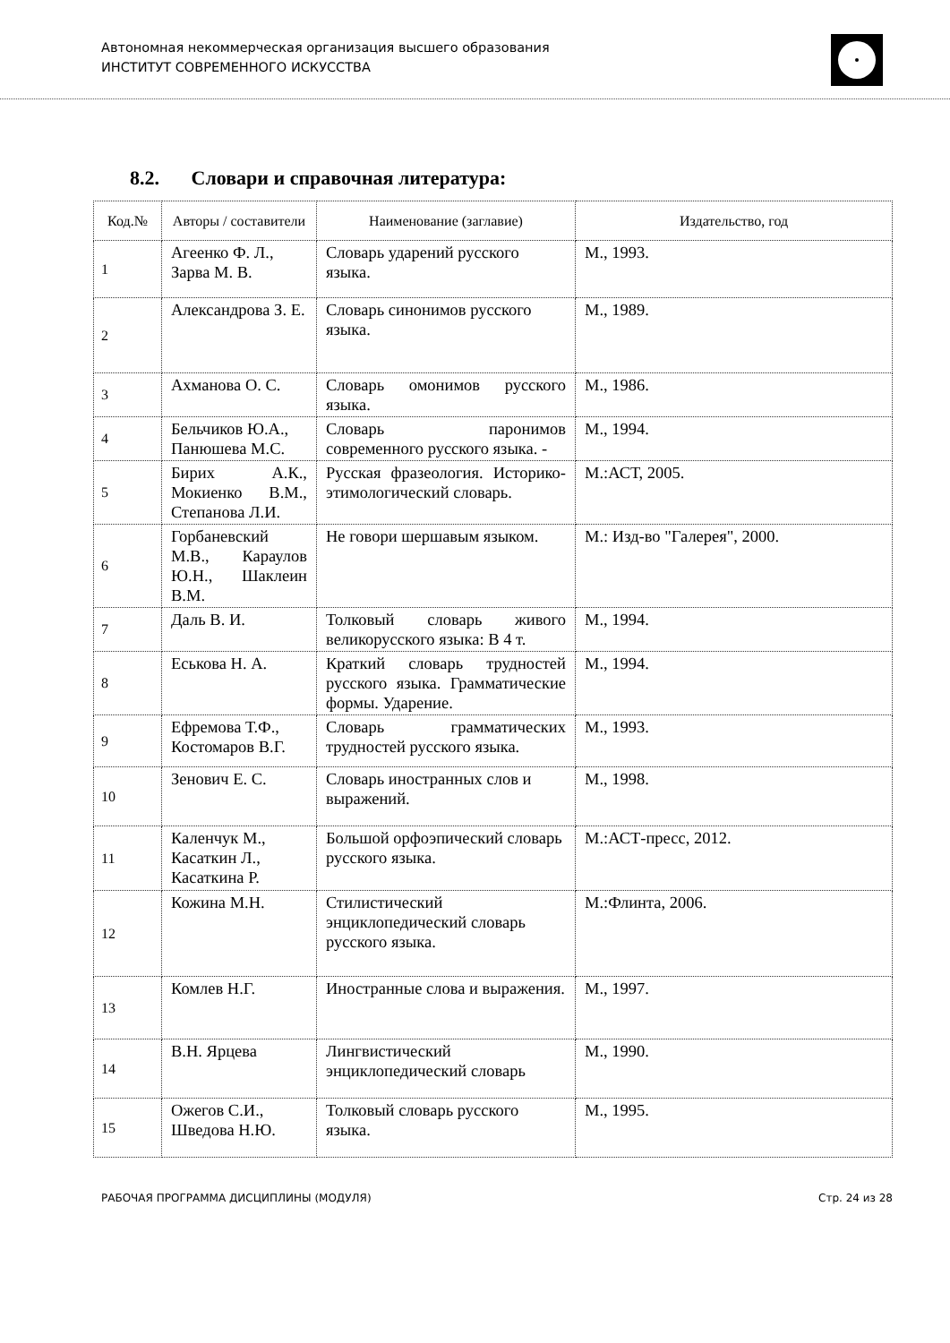Автономная некоммерческая организация высшего образования
ИНСТИТУТ СОВРЕМЕННОГО ИСКУССТВА
8.2. Словари и справочная литература:
| Код.№ | Авторы / составители | Наименование (заглавие) | Издательство, год |
| --- | --- | --- | --- |
| 1 | Агеенко Ф. Л., Зарва М. В. | Словарь ударений русского языка. | М., 1993. |
| 2 | Александрова З. Е. | Словарь синонимов русского языка. | М., 1989. |
| 3 | Ахманова О. С. | Словарь омонимов русского языка. | М., 1986. |
| 4 | Бельчиков Ю.А., Панюшева М.С. | Словарь паронимов современного русского языка. - | М., 1994. |
| 5 | Бирих А.К., Мокиенко В.М., Степанова Л.И. | Русская фразеология. Историко-этимологический словарь. | М.:АСТ, 2005. |
| 6 | Горбаневский М.В., Караулов Ю.Н., Шаклеин В.М. | Не говори шершавым языком. | М.: Изд-во "Галерея", 2000. |
| 7 | Даль В. И. | Толковый словарь живого великорусского языка: В 4 т. | М., 1994. |
| 8 | Еськова Н. А. | Краткий словарь трудностей русского языка. Грамматические формы. Ударение. | М., 1994. |
| 9 | Ефремова Т.Ф., Костомаров В.Г. | Словарь грамматических трудностей русского языка. | М., 1993. |
| 10 | Зенович Е. С. | Словарь иностранных слов и выражений. | М., 1998. |
| 11 | Каленчук М., Касаткин Л., Касаткина Р. | Большой орфоэпический словарь русского языка. | М.:АСТ-пресс, 2012. |
| 12 | Кожина М.Н. | Стилистический энциклопедический словарь русского языка. | М.:Флинта, 2006. |
| 13 | Комлев Н.Г. | Иностранные слова и выражения. | М., 1997. |
| 14 | В.Н. Ярцева | Лингвистический энциклопедический словарь | М., 1990. |
| 15 | Ожегов С.И., Шведова Н.Ю. | Толковый словарь русского языка. | М., 1995. |
РАБОЧАЯ ПРОГРАММА ДИСЦИПЛИНЫ (МОДУЛЯ) Стр. 24 из 28